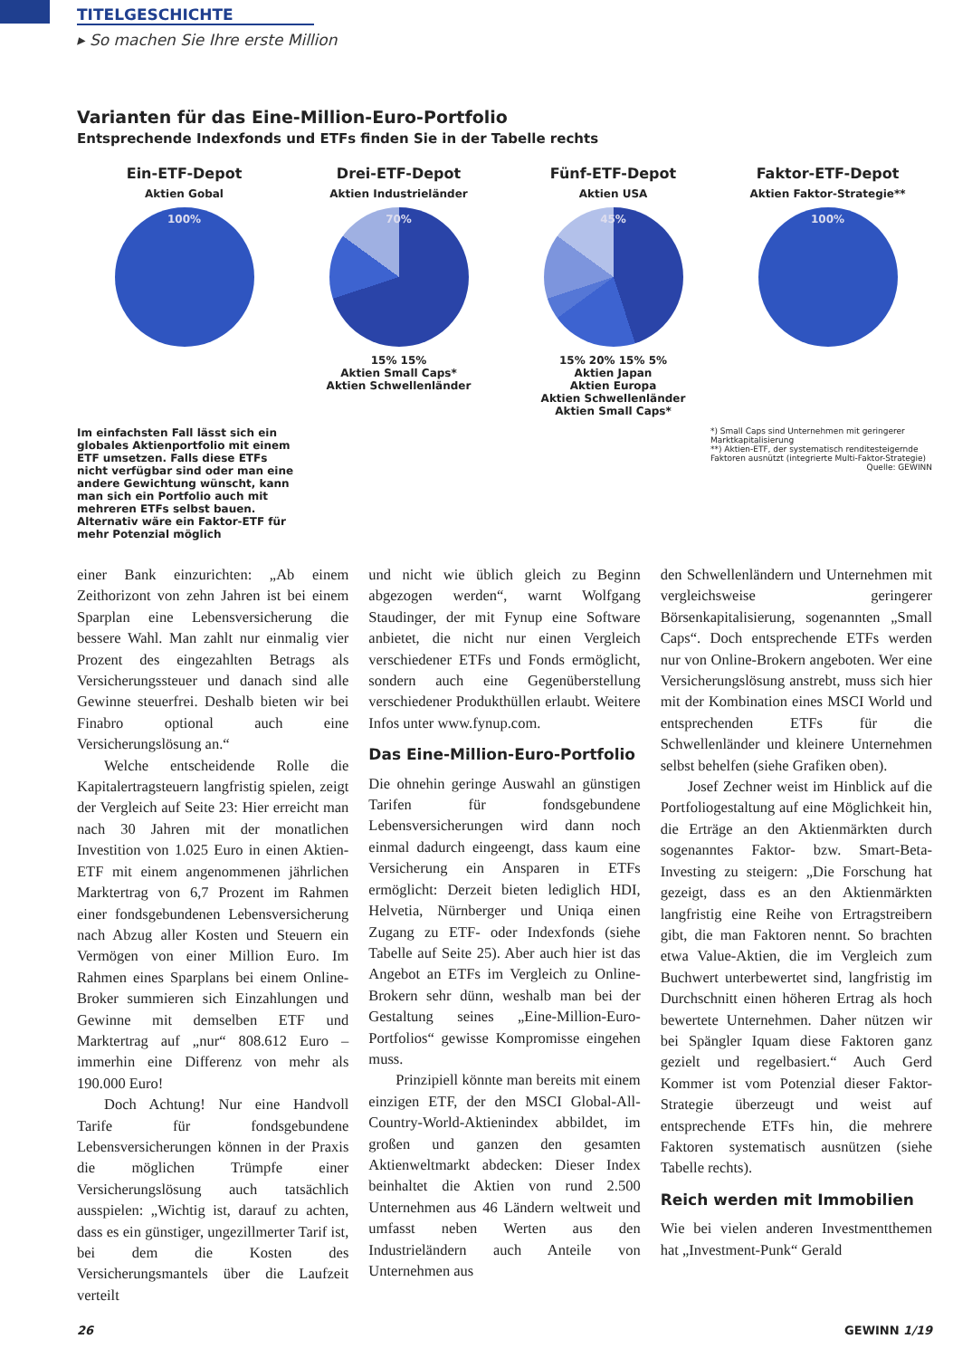TITELGESCHICHTE
▸ So machen Sie Ihre erste Million
Varianten für das Eine-Million-Euro-Portfolio
Entsprechende Indexfonds und ETFs finden Sie in der Tabelle rechts
Ein-ETF-Depot
Aktien Gobal
100%
Drei-ETF-Depot
Aktien Industrieländer
70%
15% 15%
Aktien Small Caps*
Aktien Schwellenländer
Fünf-ETF-Depot
Aktien USA
45%
15% 20% 15% 5%
Aktien Japan
Aktien Europa
Aktien Schwellenländer
Aktien Small Caps*
Faktor-ETF-Depot
Aktien Faktor-Strategie**
100%
Im einfachsten Fall lässt sich ein globales Aktienportfolio mit einem ETF umsetzen. Falls diese ETFs nicht verfügbar sind oder man eine andere Gewichtung wünscht, kann man sich ein Portfolio auch mit mehreren ETFs selbst bauen. Alternativ wäre ein Faktor-ETF für mehr Potenzial möglich
*) Small Caps sind Unternehmen mit geringerer Marktkapitalisierung
**) Aktien-ETF, der systematisch renditesteigernde Faktoren ausnützt (integrierte Multi-Faktor-Strategie)
Quelle: GEWINN
einer Bank einzurichten: „Ab einem Zeithorizont von zehn Jahren ist bei einem Sparplan eine Lebensversicherung die bessere Wahl. Man zahlt nur einmalig vier Prozent des eingezahlten Betrags als Versicherungssteuer und danach sind alle Gewinne steuerfrei. Deshalb bieten wir bei Finabro optional auch eine Versicherungslösung an.“
Welche entscheidende Rolle die Kapitalertragsteuern langfristig spielen, zeigt der Vergleich auf Seite 23: Hier erreicht man nach 30 Jahren mit der monatlichen Investition von 1.025 Euro in einen Aktien-ETF mit einem angenommenen jährlichen Marktertrag von 6,7 Prozent im Rahmen einer fondsgebundenen Lebensversicherung nach Abzug aller Kosten und Steuern ein Vermögen von einer Million Euro. Im Rahmen eines Sparplans bei einem Online-Broker summieren sich Einzahlungen und Gewinne mit demselben ETF und Marktertrag auf „nur“ 808.612 Euro – immerhin eine Differenz von mehr als 190.000 Euro!
Doch Achtung! Nur eine Handvoll Tarife für fondsgebundene Lebensversicherungen können in der Praxis die möglichen Trümpfe einer Versicherungslösung auch tatsächlich ausspielen: „Wichtig ist, darauf zu achten, dass es ein günstiger, ungezillmerter Tarif ist, bei dem die Kosten des Versicherungsmantels über die Laufzeit verteilt
und nicht wie üblich gleich zu Beginn abgezogen werden“, warnt Wolfgang Staudinger, der mit Fynup eine Software anbietet, die nicht nur einen Vergleich verschiedener ETFs und Fonds ermöglicht, sondern auch eine Gegenüberstellung verschiedener Produkthüllen erlaubt. Weitere Infos unter www.fynup.com.
Das Eine-Million-Euro-Portfolio
Die ohnehin geringe Auswahl an günstigen Tarifen für fondsgebundene Lebensversicherungen wird dann noch einmal dadurch eingeengt, dass kaum eine Versicherung ein Ansparen in ETFs ermöglicht: Derzeit bieten lediglich HDI, Helvetia, Nürnberger und Uniqa einen Zugang zu ETF- oder Indexfonds (siehe Tabelle auf Seite 25). Aber auch hier ist das Angebot an ETFs im Vergleich zu Online-Brokern sehr dünn, weshalb man bei der Gestaltung seines „Eine-Million-Euro-Portfolios“ gewisse Kompromisse eingehen muss.
Prinzipiell könnte man bereits mit einem einzigen ETF, der den MSCI Global-All-Country-World-Aktienindex abbildet, im großen und ganzen den gesamten Aktienweltmarkt abdecken: Dieser Index beinhaltet die Aktien von rund 2.500 Unternehmen aus 46 Ländern weltweit und umfasst neben Werten aus den Industrieländern auch Anteile von Unternehmen aus
den Schwellenländern und Unternehmen mit vergleichsweise geringerer Börsenkapitalisierung, sogenannten „Small Caps“. Doch entsprechende ETFs werden nur von Online-Brokern angeboten. Wer eine Versicherungslösung anstrebt, muss sich hier mit der Kombination eines MSCI World und entsprechenden ETFs für die Schwellenländer und kleinere Unternehmen selbst behelfen (siehe Grafiken oben).
Josef Zechner weist im Hinblick auf die Portfoliogestaltung auf eine Möglichkeit hin, die Erträge an den Aktienmärkten durch sogenanntes Faktor- bzw. Smart-Beta-Investing zu steigern: „Die Forschung hat gezeigt, dass es an den Aktienmärkten langfristig eine Reihe von Ertragstreibern gibt, die man Faktoren nennt. So brachten etwa Value-Aktien, die im Vergleich zum Buchwert unterbewertet sind, langfristig im Durchschnitt einen höheren Ertrag als hoch bewertete Unternehmen. Daher nützen wir bei Spängler Iquam diese Faktoren ganz gezielt und regelbasiert.“ Auch Gerd Kommer ist vom Potenzial dieser Faktor-Strategie überzeugt und weist auf entsprechende ETFs hin, die mehrere Faktoren systematisch ausnützen (siehe Tabelle rechts).
Reich werden mit Immobilien
Wie bei vielen anderen Investmentthemen hat „Investment-Punk“ Gerald
26 GEWINN 1/19